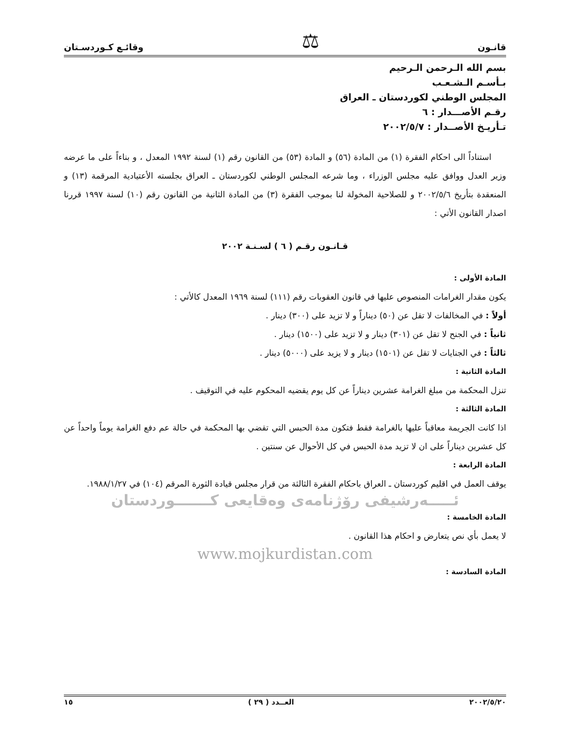قانـون ⚖ وقائـع كـوردسـتان
بسم الله الـرحمن الـرحيم
بـأسـم الـشـعـب
المجلس الوطني لكوردستان ـ العراق
رقـم الأصـــدار : ٦
تـأريـخ الأصــدار : ٢٠٠٢/٥/٧
استناداً الى احكام الفقرة (١) من المادة (٥٦) و المادة (٥٣) من القانون رقم (١) لسنة ١٩٩٢ المعدل ، و بناءاً على ما عرضه وزير العدل ووافق عليه مجلس الوزراء ، وما شرعه المجلس الوطني لكوردستان ـ العراق بجلسته الأعتيادية المرقمة (١٣) و المنعقدة بتأريخ ٢٠٠٢/٥/٦ و للصلاحية المخولة لنا بموجب الفقرة (٣) من المادة الثانية من القانون رقم (١٠) لسنة ١٩٩٧ قررنا اصدار القانون الأتي :
قـانـون رقـم ( ٦ ) لسـنـة ٢٠٠٢
المادة الأولى :
يكون مقدار الغرامات المنصوص عليها في قانون العقوبات رقم (١١١) لسنة ١٩٦٩ المعدل كالأتي :
أولاً : في المخالفات لا تقل عن (٥٠) ديناراً و لا تزيد على (٣٠٠) دينار .
ثانياً : في الجنح لا تقل عن (٣٠١) دينار و لا تزيد على (١٥٠٠) دينار .
ثالثاً : في الجنايات لا تقل عن (١٥٠١) دينار و لا يزيد على (٥٠٠٠) دينار .
المادة الثانية :
تنزل المحكمة من مبلغ الغرامة عشرين ديناراً عن كل يوم يقضيه المحكوم عليه في التوقيف .
المادة الثالثة :
اذا كانت الجريمة معاقباً عليها بالغرامة فقط فتكون مدة الحبس التي تقضي بها المحكمة في حالة عم دفع الغرامة يوماً واحداً عن كل عشرين ديناراً على ان لا تزيد مدة الحبس في كل الأحوال عن سنتين .
المادة الرابعة :
يوقف العمل في اقليم كوردستان ـ العراق باحكام الفقرة الثالثة من قرار مجلس قيادة الثورة المرقم (١٠٤) في ١٩٨٨/١/٢٧.
ئـــــەرشیفی رۆژنامەی وەقایعی کـــــــوردستان
المادة الخامسة :
لا يعمل بأي نص يتعارض و احكام هذا القانون .
www.mojkurdistan.com
المادة السادسة :
٢٠٠٢/٥/٢٠ العــدد ( ٢٩ ) ١٥